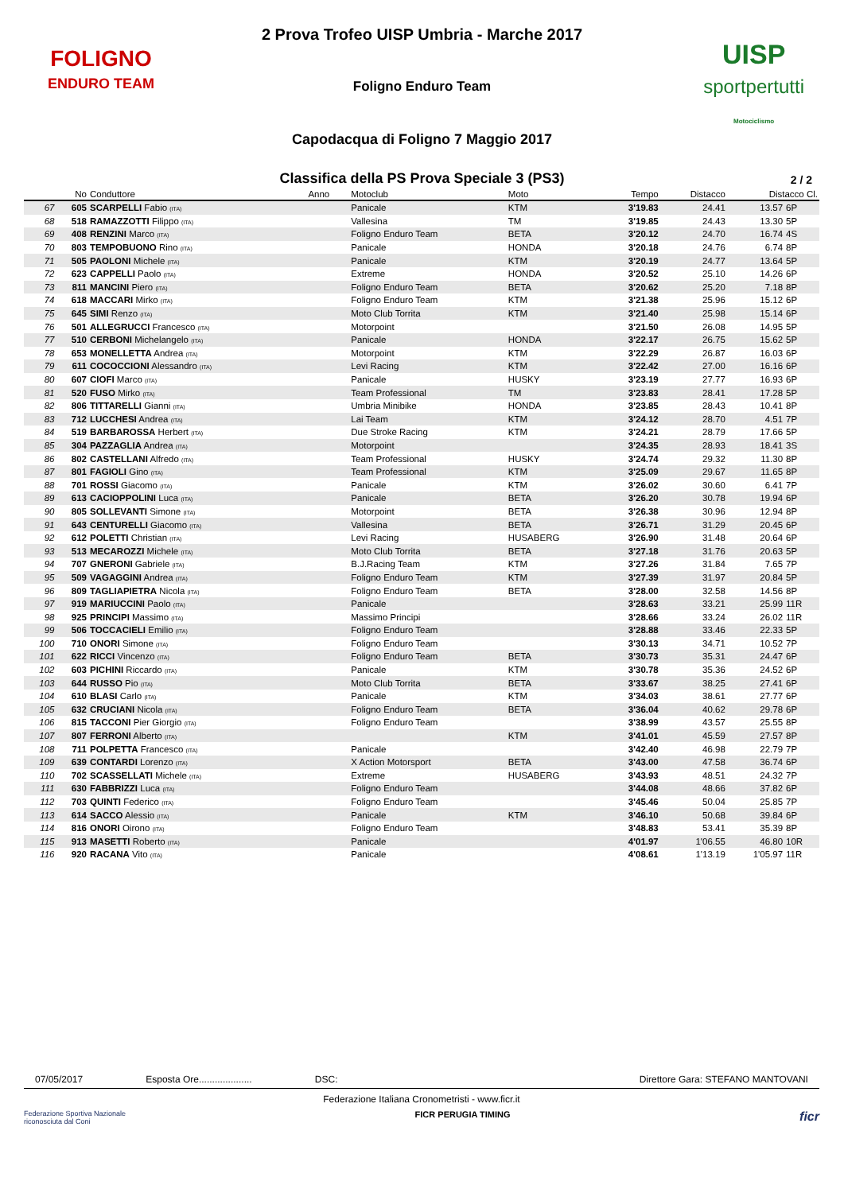FOLIGNO
ENDURO TEAM
UISP
sportpertutti
Motociclismo
2 Prova Trofeo UISP Umbria - Marche 2017
Foligno Enduro Team
Capodacqua di Foligno 7 Maggio 2017
Classifica della PS Prova Speciale 3 (PS3) 2 / 2
| | No | Conduttore | Anno | Motoclub | Moto | Tempo | Distacco | Distacco Cl. | |
| --- | --- | --- | --- | --- | --- | --- | --- | --- | --- |
| 67 | 605 | SCARPELLI Fabio (ITA) | | Panicale | KTM | 3'19.83 | 24.41 | 13.57 | 6P |
| 68 | 518 | RAMAZZOTTI Filippo (ITA) | | Vallesina | TM | 3'19.85 | 24.43 | 13.30 | 5P |
| 69 | 408 | RENZINI Marco (ITA) | | Foligno Enduro Team | BETA | 3'20.12 | 24.70 | 16.74 | 4S |
| 70 | 803 | TEMPOBUONO Rino (ITA) | | Panicale | HONDA | 3'20.18 | 24.76 | 6.74 | 8P |
| 71 | 505 | PAOLONI Michele (ITA) | | Panicale | KTM | 3'20.19 | 24.77 | 13.64 | 5P |
| 72 | 623 | CAPPELLI Paolo (ITA) | | Extreme | HONDA | 3'20.52 | 25.10 | 14.26 | 6P |
| 73 | 811 | MANCINI Piero (ITA) | | Foligno Enduro Team | BETA | 3'20.62 | 25.20 | 7.18 | 8P |
| 74 | 618 | MACCARI Mirko (ITA) | | Foligno Enduro Team | KTM | 3'21.38 | 25.96 | 15.12 | 6P |
| 75 | 645 | SIMI Renzo (ITA) | | Moto Club Torrita | KTM | 3'21.40 | 25.98 | 15.14 | 6P |
| 76 | 501 | ALLEGRUCCI Francesco (ITA) | | Motorpoint | | 3'21.50 | 26.08 | 14.95 | 5P |
| 77 | 510 | CERBONI Michelangelo (ITA) | | Panicale | HONDA | 3'22.17 | 26.75 | 15.62 | 5P |
| 78 | 653 | MONELLETTA Andrea (ITA) | | Motorpoint | KTM | 3'22.29 | 26.87 | 16.03 | 6P |
| 79 | 611 | COCOCCIONI Alessandro (ITA) | | Levi Racing | KTM | 3'22.42 | 27.00 | 16.16 | 6P |
| 80 | 607 | CIOFI Marco (ITA) | | Panicale | HUSKY | 3'23.19 | 27.77 | 16.93 | 6P |
| 81 | 520 | FUSO Mirko (ITA) | | Team Professional | TM | 3'23.83 | 28.41 | 17.28 | 5P |
| 82 | 806 | TITTARELLI Gianni (ITA) | | Umbria Minibike | HONDA | 3'23.85 | 28.43 | 10.41 | 8P |
| 83 | 712 | LUCCHESI Andrea (ITA) | | Lai Team | KTM | 3'24.12 | 28.70 | 4.51 | 7P |
| 84 | 519 | BARBAROSSA Herbert (ITA) | | Due Stroke Racing | KTM | 3'24.21 | 28.79 | 17.66 | 5P |
| 85 | 304 | PAZZAGLIA Andrea (ITA) | | Motorpoint | | 3'24.35 | 28.93 | 18.41 | 3S |
| 86 | 802 | CASTELLANI Alfredo (ITA) | | Team Professional | HUSKY | 3'24.74 | 29.32 | 11.30 | 8P |
| 87 | 801 | FAGIOLI Gino (ITA) | | Team Professional | KTM | 3'25.09 | 29.67 | 11.65 | 8P |
| 88 | 701 | ROSSI Giacomo (ITA) | | Panicale | KTM | 3'26.02 | 30.60 | 6.41 | 7P |
| 89 | 613 | CACIOPPOLINI Luca (ITA) | | Panicale | BETA | 3'26.20 | 30.78 | 19.94 | 6P |
| 90 | 805 | SOLLEVANTI Simone (ITA) | | Motorpoint | BETA | 3'26.38 | 30.96 | 12.94 | 8P |
| 91 | 643 | CENTURELLI Giacomo (ITA) | | Vallesina | BETA | 3'26.71 | 31.29 | 20.45 | 6P |
| 92 | 612 | POLETTI Christian (ITA) | | Levi Racing | HUSABERG | 3'26.90 | 31.48 | 20.64 | 6P |
| 93 | 513 | MECAROZZI Michele (ITA) | | Moto Club Torrita | BETA | 3'27.18 | 31.76 | 20.63 | 5P |
| 94 | 707 | GNERONI Gabriele (ITA) | | B.J.Racing Team | KTM | 3'27.26 | 31.84 | 7.65 | 7P |
| 95 | 509 | VAGAGGINI Andrea (ITA) | | Foligno Enduro Team | KTM | 3'27.39 | 31.97 | 20.84 | 5P |
| 96 | 809 | TAGLIAPIETRA Nicola (ITA) | | Foligno Enduro Team | BETA | 3'28.00 | 32.58 | 14.56 | 8P |
| 97 | 919 | MARIUCCINI Paolo (ITA) | | Panicale | | 3'28.63 | 33.21 | 25.99 | 11R |
| 98 | 925 | PRINCIPI Massimo (ITA) | | Massimo Principi | | 3'28.66 | 33.24 | 26.02 | 11R |
| 99 | 506 | TOCCACIELI Emilio (ITA) | | Foligno Enduro Team | | 3'28.88 | 33.46 | 22.33 | 5P |
| 100 | 710 | ONORI Simone (ITA) | | Foligno Enduro Team | | 3'30.13 | 34.71 | 10.52 | 7P |
| 101 | 622 | RICCI Vincenzo (ITA) | | Foligno Enduro Team | BETA | 3'30.73 | 35.31 | 24.47 | 6P |
| 102 | 603 | PICHINI Riccardo (ITA) | | Panicale | KTM | 3'30.78 | 35.36 | 24.52 | 6P |
| 103 | 644 | RUSSO Pio (ITA) | | Moto Club Torrita | BETA | 3'33.67 | 38.25 | 27.41 | 6P |
| 104 | 610 | BLASI Carlo (ITA) | | Panicale | KTM | 3'34.03 | 38.61 | 27.77 | 6P |
| 105 | 632 | CRUCIANI Nicola (ITA) | | Foligno Enduro Team | BETA | 3'36.04 | 40.62 | 29.78 | 6P |
| 106 | 815 | TACCONI Pier Giorgio (ITA) | | Foligno Enduro Team | | 3'38.99 | 43.57 | 25.55 | 8P |
| 107 | 807 | FERRONI Alberto (ITA) | | | KTM | 3'41.01 | 45.59 | 27.57 | 8P |
| 108 | 711 | POLPETTA Francesco (ITA) | | Panicale | | 3'42.40 | 46.98 | 22.79 | 7P |
| 109 | 639 | CONTARDI Lorenzo (ITA) | | X Action Motorsport | BETA | 3'43.00 | 47.58 | 36.74 | 6P |
| 110 | 702 | SCASSELLATI Michele (ITA) | | Extreme | HUSABERG | 3'43.93 | 48.51 | 24.32 | 7P |
| 111 | 630 | FABBRIZZI Luca (ITA) | | Foligno Enduro Team | | 3'44.08 | 48.66 | 37.82 | 6P |
| 112 | 703 | QUINTI Federico (ITA) | | Foligno Enduro Team | | 3'45.46 | 50.04 | 25.85 | 7P |
| 113 | 614 | SACCO Alessio (ITA) | | Panicale | KTM | 3'46.10 | 50.68 | 39.84 | 6P |
| 114 | 816 | ONORI Oirono (ITA) | | Foligno Enduro Team | | 3'48.83 | 53.41 | 35.39 | 8P |
| 115 | 913 | MASETTI Roberto (ITA) | | Panicale | | 4'01.97 | 1'06.55 | 46.80 | 10R |
| 116 | 920 | RACANA Vito (ITA) | | Panicale | | 4'08.61 | 1'13.19 | 1'05.97 | 11R |
07/05/2017 Esposta Ore.................... DSC: Direttore Gara: STEFANO MANTOVANI
Federazione Italiana Cronometristi - www.ficr.it
Federazione Sportiva Nazionale
riconosciuta dal Coni FICR PERUGIA TIMING ficr